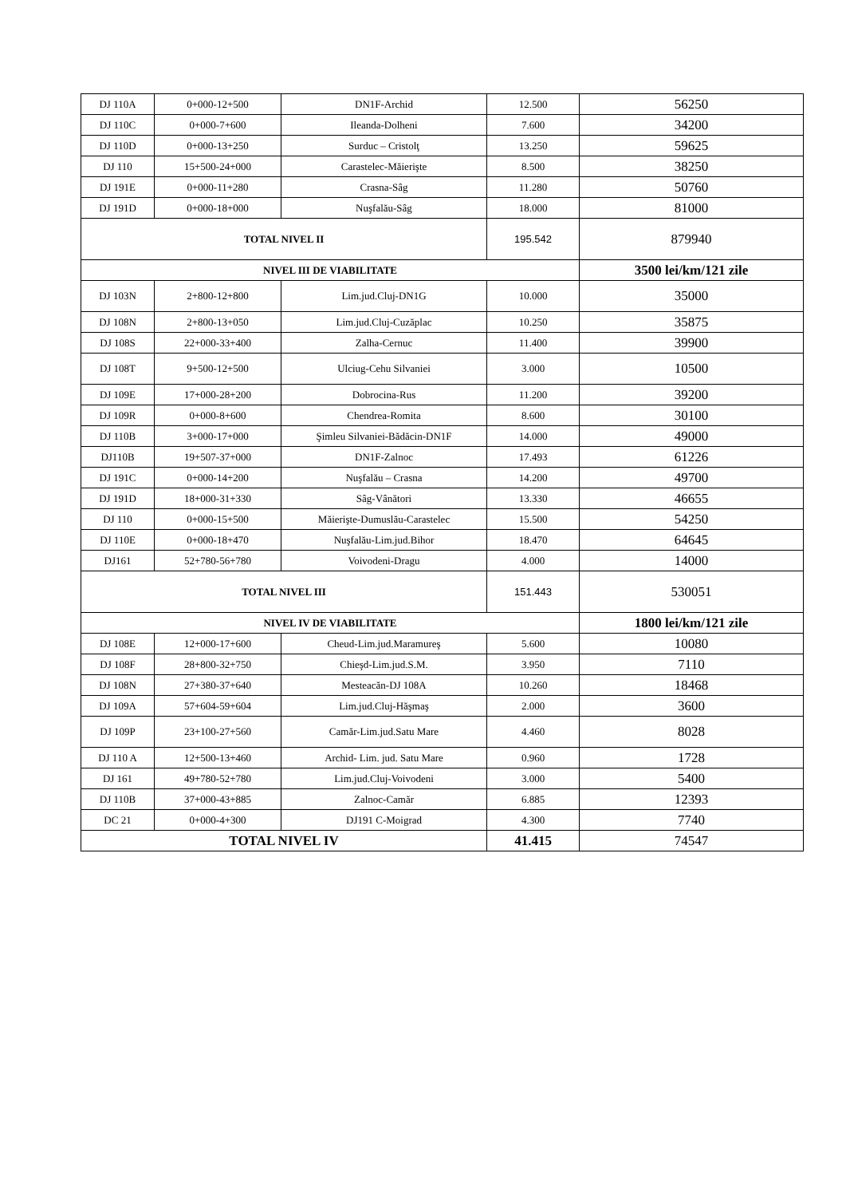| DJ 110A | 0+000-12+500 | DN1F-Archid | 12.500 | 56250 |
| DJ 110C | 0+000-7+600 | Ileanda-Dolheni | 7.600 | 34200 |
| DJ 110D | 0+000-13+250 | Surduc – Cristolţ | 13.250 | 59625 |
| DJ 110 | 15+500-24+000 | Carastelec-Măierişte | 8.500 | 38250 |
| DJ 191E | 0+000-11+280 | Crasna-Sâg | 11.280 | 50760 |
| DJ 191D | 0+000-18+000 | Nuşfalău-Sâg | 18.000 | 81000 |
| TOTAL NIVEL II | | | 195.542 | 879940 |
| NIVEL III DE VIABILITATE | | | | 3500 lei/km/121 zile |
| DJ 103N | 2+800-12+800 | Lim.jud.Cluj-DN1G | 10.000 | 35000 |
| DJ 108N | 2+800-13+050 | Lim.jud.Cluj-Cuzăplac | 10.250 | 35875 |
| DJ 108S | 22+000-33+400 | Zalha-Cernuc | 11.400 | 39900 |
| DJ 108T | 9+500-12+500 | Ulciug-Cehu Silvaniei | 3.000 | 10500 |
| DJ 109E | 17+000-28+200 | Dobrocina-Rus | 11.200 | 39200 |
| DJ 109R | 0+000-8+600 | Chendrea-Romita | 8.600 | 30100 |
| DJ 110B | 3+000-17+000 | Şimleu Silvaniei-Bădăcin-DN1F | 14.000 | 49000 |
| DJ110B | 19+507-37+000 | DN1F-Zalnoc | 17.493 | 61226 |
| DJ 191C | 0+000-14+200 | Nuşfalău – Crasna | 14.200 | 49700 |
| DJ 191D | 18+000-31+330 | Sâg-Vânători | 13.330 | 46655 |
| DJ 110 | 0+000-15+500 | Măierişte-Dumuslău-Carastelec | 15.500 | 54250 |
| DJ 110E | 0+000-18+470 | Nuşfalău-Lim.jud.Bihor | 18.470 | 64645 |
| DJ161 | 52+780-56+780 | Voivodeni-Dragu | 4.000 | 14000 |
| TOTAL NIVEL III | | | 151.443 | 530051 |
| NIVEL IV DE VIABILITATE | | | | 1800 lei/km/121 zile |
| DJ 108E | 12+000-17+600 | Cheud-Lim.jud.Maramureş | 5.600 | 10080 |
| DJ 108F | 28+800-32+750 | Chieşd-Lim.jud.S.M. | 3.950 | 7110 |
| DJ 108N | 27+380-37+640 | Mesteacăn-DJ 108A | 10.260 | 18468 |
| DJ 109A | 57+604-59+604 | Lim.jud.Cluj-Hăşmaş | 2.000 | 3600 |
| DJ 109P | 23+100-27+560 | Camăr-Lim.jud.Satu Mare | 4.460 | 8028 |
| DJ 110 A | 12+500-13+460 | Archid- Lim. jud. Satu Mare | 0.960 | 1728 |
| DJ 161 | 49+780-52+780 | Lim.jud.Cluj-Voivodeni | 3.000 | 5400 |
| DJ 110B | 37+000-43+885 | Zalnoc-Camăr | 6.885 | 12393 |
| DC 21 | 0+000-4+300 | DJ191 C-Moigrad | 4.300 | 7740 |
| TOTAL NIVEL IV | | | 41.415 | 74547 |